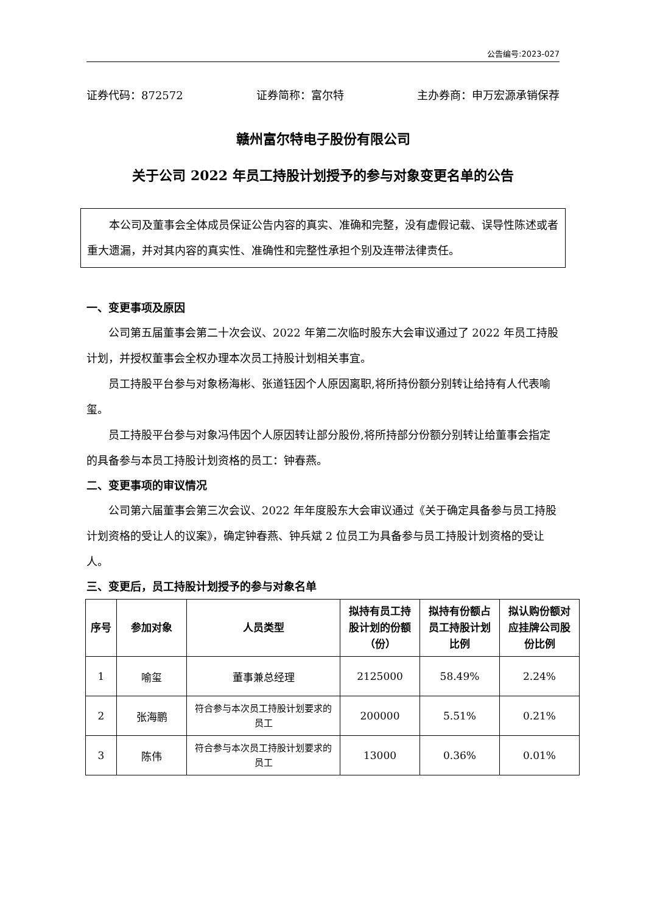公告编号:2023-027
证券代码：872572 证券简称：富尔特 主办券商：申万宏源承销保荐
赣州富尔特电子股份有限公司
关于公司 2022 年员工持股计划授予的参与对象变更名单的公告
本公司及董事会全体成员保证公告内容的真实、准确和完整，没有虚假记载、误导性陈述或者重大遗漏，并对其内容的真实性、准确性和完整性承担个别及连带法律责任。
一、变更事项及原因
公司第五届董事会第二十次会议、2022 年第二次临时股东大会审议通过了 2022 年员工持股计划，并授权董事会全权办理本次员工持股计划相关事宜。
员工持股平台参与对象杨海彬、张道钰因个人原因离职,将所持份额分别转让给持有人代表喻玺。
员工持股平台参与对象冯伟因个人原因转让部分股份,将所持部分份额分别转让给董事会指定的具备参与本员工持股计划资格的员工：钟春燕。
二、变更事项的审议情况
公司第六届董事会第三次会议、2022 年年度股东大会审议通过《关于确定具备参与员工持股计划资格的受让人的议案》，确定钟春燕、钟兵斌 2 位员工为具备参与员工持股计划资格的受让人。
三、变更后，员工持股计划授予的参与对象名单
| 序号 | 参加对象 | 人员类型 | 拟持有员工持股计划的份额（份） | 拟持有份额占员工持股计划比例 | 拟认购份额对应挂牌公司股份比例 |
| --- | --- | --- | --- | --- | --- |
| 1 | 喻玺 | 董事兼总经理 | 2125000 | 58.49% | 2.24% |
| 2 | 张海鹏 | 符合参与本次员工持股计划要求的员工 | 200000 | 5.51% | 0.21% |
| 3 | 陈伟 | 符合参与本次员工持股计划要求的员工 | 13000 | 0.36% | 0.01% |